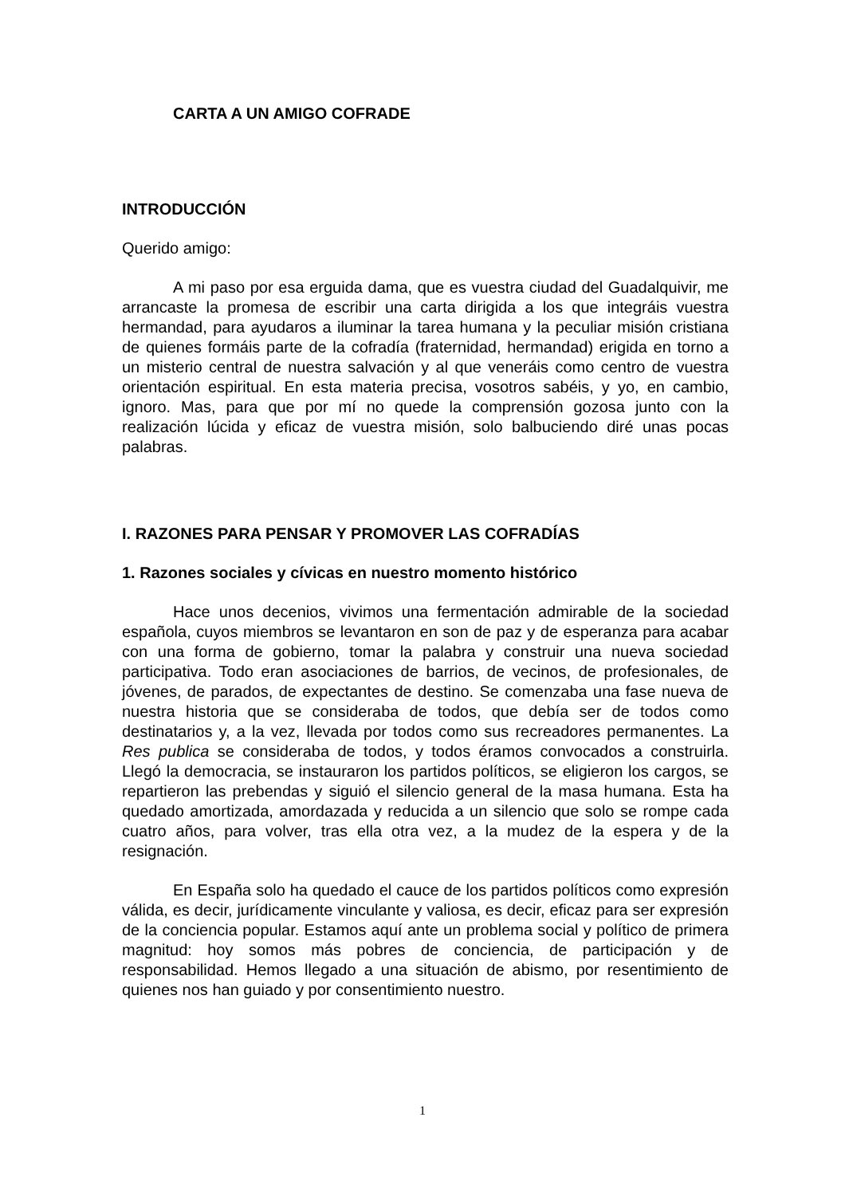CARTA A UN AMIGO COFRADE
INTRODUCCIÓN
Querido amigo:
A mi paso por esa erguida dama, que es vuestra ciudad del Guadalquivir, me arrancaste la promesa de escribir una carta dirigida a los que integráis vuestra hermandad, para ayudaros a iluminar la tarea humana y la peculiar misión cristiana de quienes formáis parte de la cofradía (fraternidad, hermandad) erigida en torno a un misterio central de nuestra salvación y al que veneráis como centro de vuestra orientación espiritual. En esta materia precisa, vosotros sabéis, y yo, en cambio, ignoro. Mas, para que por mí no quede la comprensión gozosa junto con la realización lúcida y eficaz de vuestra misión, solo balbuciendo diré unas pocas palabras.
I. RAZONES PARA PENSAR Y PROMOVER LAS COFRADÍAS
1. Razones sociales y cívicas en nuestro momento histórico
Hace unos decenios, vivimos una fermentación admirable de la sociedad española, cuyos miembros se levantaron en son de paz y de esperanza para acabar con una forma de gobierno, tomar la palabra y construir una nueva sociedad participativa. Todo eran asociaciones de barrios, de vecinos, de profesionales, de jóvenes, de parados, de expectantes de destino. Se comenzaba una fase nueva de nuestra historia que se consideraba de todos, que debía ser de todos como destinatarios y, a la vez, llevada por todos como sus recreadores permanentes. La Res publica se consideraba de todos, y todos éramos convocados a construirla. Llegó la democracia, se instauraron los partidos políticos, se eligieron los cargos, se repartieron las prebendas y siguió el silencio general de la masa humana. Esta ha quedado amortizada, amordazada y reducida a un silencio que solo se rompe cada cuatro años, para volver, tras ella otra vez, a la mudez de la espera y de la resignación.
En España solo ha quedado el cauce de los partidos políticos como expresión válida, es decir, jurídicamente vinculante y valiosa, es decir, eficaz para ser expresión de la conciencia popular. Estamos aquí ante un problema social y político de primera magnitud: hoy somos más pobres de conciencia, de participación y de responsabilidad. Hemos llegado a una situación de abismo, por resentimiento de quienes nos han guiado y por consentimiento nuestro.
1